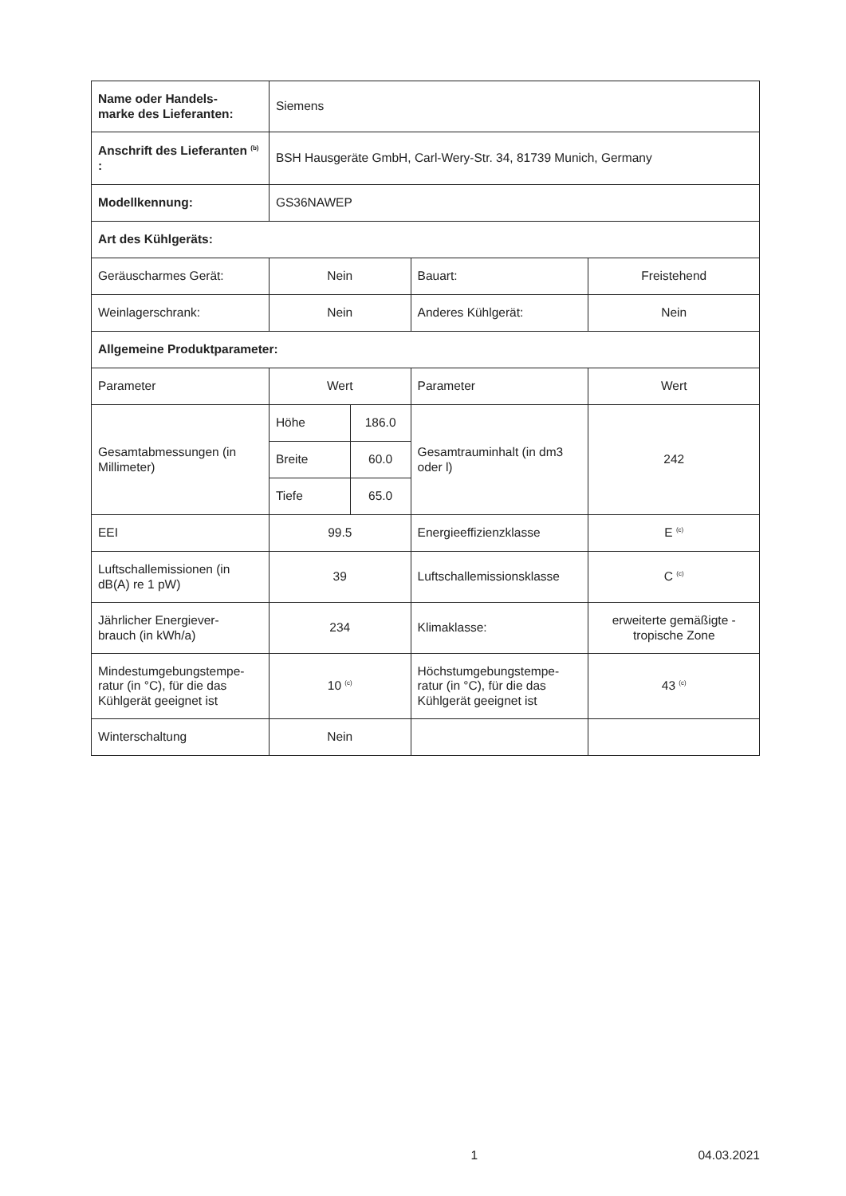| Name oder Handels- marke des Lieferanten: | Siemens | | | |
| Anschrift des Lieferanten <sup>(b)</sup> : | BSH Hausgeräte GmbH, Carl-Wery-Str. 34, 81739 Munich, Germany | | | |
| Modellkennung: | GS36NAWEP | | | |
| Art des Kühlgeräts: | | | | |
| Geräuscharmes Gerät: | Nein | | Bauart: | Freistehend |
| Weinlagerschrank: | Nein | | Anderes Kühlgerät: | Nein |
| Allgemeine Produktparameter: | | | | |
| Parameter | Wert | | Parameter | Wert |
| Gesamtabmessungen (in Millimeter) | Höhe | 186.0 | Gesamtrauminhalt (in dm3 oder l) | 242 |
| | Breite | 60.0 | | |
| | Tiefe | 65.0 | | |
| EEI | 99.5 | | Energieeffizienzklasse | E <sup>(c)</sup> |
| Luftschallemissionen (in dB(A) re 1 pW) | 39 | | Luftschallemissionsklasse | C <sup>(c)</sup> |
| Jährlicher Energiever- brauch (in kWh/a) | 234 | | Klimaklasse: | erweiterte gemäßigte - tropische Zone |
| Mindestumgebungstempe- ratur (in °C), für die das Kühlgerät geeignet ist | 10 <sup>(c)</sup> | | Höchstumgebungstempe- ratur (in °C), für die das Kühlgerät geeignet ist | 43 <sup>(c)</sup> |
| Winterschaltung | Nein | | | |
1 04.03.2021